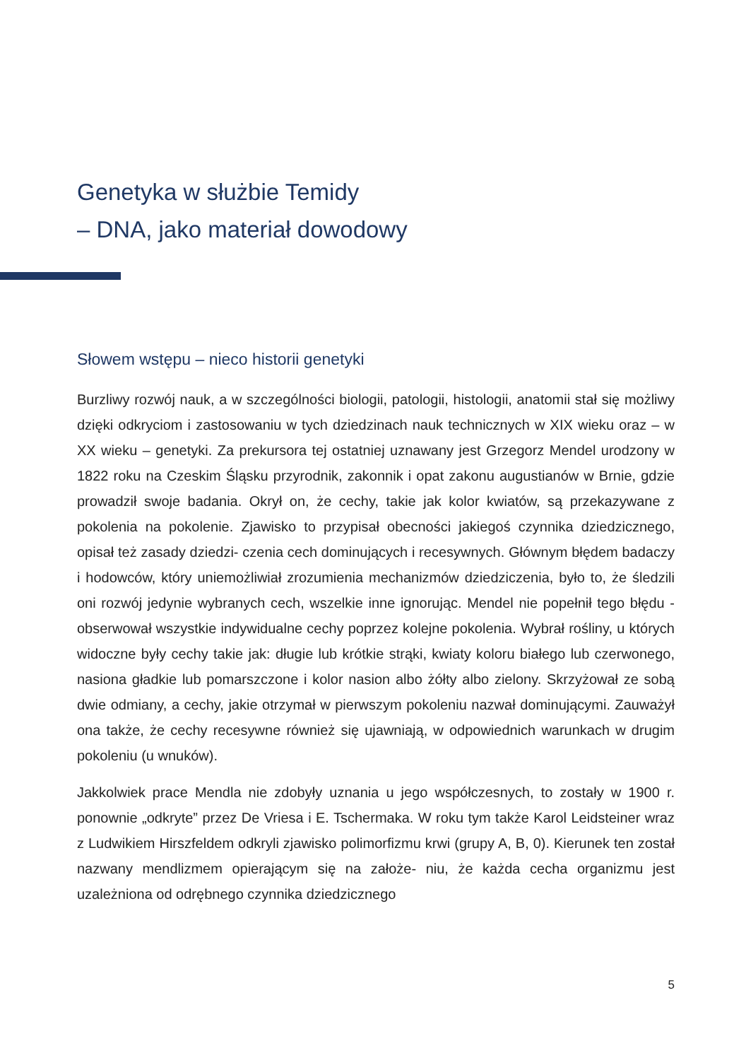Genetyka w służbie Temidy
– DNA, jako materiał dowodowy
Słowem wstępu – nieco historii genetyki
Burzliwy rozwój nauk, a w szczególności biologii, patologii, histologii, anatomii stał się możliwy dzięki odkryciom i zastosowaniu w tych dziedzinach nauk technicznych w XIX wieku oraz – w XX wieku – genetyki. Za prekursora tej ostatniej uznawany jest Grzegorz Mendel urodzony w 1822 roku na Czeskim Śląsku przyrodnik, zakonnik i opat zakonu augustianów w Brnie, gdzie prowadził swoje badania. Okrył on, że cechy, takie jak kolor kwiatów, są przekazywane z pokolenia na pokolenie. Zjawisko to przypisał obecności jakiegoś czynnika dziedzicznego, opisał też zasady dziedzi- czenia cech dominujących i recesywnych. Głównym błędem badaczy i hodowców, który uniemożliwiał zrozumienia mechanizmów dziedziczenia, było to, że śledzili oni rozwój jedynie wybranych cech, wszelkie inne ignorując. Mendel nie popełnił tego błędu - obserwował wszystkie indywidualne cechy poprzez kolejne pokolenia. Wybrał rośliny, u których widoczne były cechy takie jak: długie lub krótkie strąki, kwiaty koloru białego lub czerwonego, nasiona gładkie lub pomarszczone i kolor nasion albo żółty albo zielony. Skrzyżował ze sobą dwie odmiany, a cechy, jakie otrzymał w pierwszym pokoleniu nazwał dominującymi. Zauważył ona także, że cechy recesywne również się ujawniają, w odpowiednich warunkach w drugim pokoleniu (u wnuków).
Jakkolwiek prace Mendla nie zdobyły uznania u jego współczesnych, to zostały w 1900 r. ponownie „odkryte” przez De Vriesa i E. Tschermaka. W roku tym także Karol Leidsteiner wraz z Ludwikiem Hirszfeldem odkryli zjawisko polimorfizmu krwi (grupy A, B, 0). Kierunek ten został nazwany mendlizmem opierającym się na założe- niu, że każda cecha organizmu jest uzależniona od odrębnego czynnika dziedzicznego
5